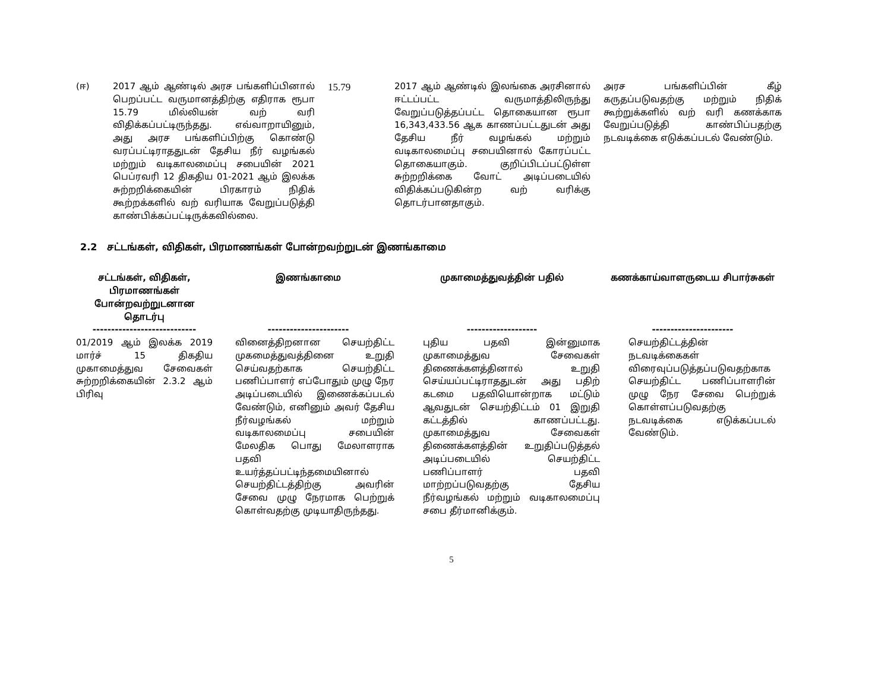| (ஈ) | 2017 ஆம் ஆண்டில் அரச பங்களிப்பினால் பெறப்பட்ட வருமானத்திற்கு எதிராக ரூபா 15.79 மில்லியன் வற் வரி விதிக்கப்பட்டிருந்தது. எவ்வாறாயினும், அது அரச பங்களிப்பிற்கு கொண்டு வரப்பட்டிராததுடன் தேசிய நீர் வழங்கல் மற்றும் வடிகாலமைப்பு சபையின் 2021 பெப்ரவரி 12 திகதிய 01-2021 ஆம் இலக்க சுற்றறிக்கையின் பிரகாரம் நிதிக் கூற்றக்களில் வற் வரியாக வேறுப்படுத்தி காண்பிக்கப்பட்டிருக்கவில்லை. | 15.79 | 2017 ஆம் ஆண்டில் இலங்கை அரசினால் ஈட்டப்பட்ட வருமாத்திலிருந்து வேறுப்படுத்தப்பட்ட தொகையான ரூபா 16,343,433.56 ஆக காணப்பட்டதுடன் அது தேசிய நீர் வழங்கல் மற்றும் வடிகாலமைப்பு சபையினால் கோரப்பட்ட தொகையாகும். குறிப்பிடப்பட்டுள்ள சுற்றறிக்கை வோட் அடிப்படையில் விதிக்கப்படுகின்ற வற் வரிக்கு தொடர்பானதாகும். | அரச பங்களிப்பின் கீழ் கருதப்படுவதற்கு மற்றும் நிதிக் கூற்றுக்களில் வற் வரி கணக்காக வேறுப்படுத்தி காண்பிப்பதற்கு நடவடிக்கை எடுக்கப்படல் வேண்டும். |
2.2 சட்டங்கள், விதிகள், பிரமாணங்கள் போன்றவற்றுடன் இணங்காமை
| சட்டங்கள், விதிகள், பிரமாணங்கள் போன்றவற்றுடனான தொடர்பு | இணங்காமை | முகாமைத்துவத்தின் பதில் | கணக்காய்வாளருடைய சிபார்சுகள் |
| --- | --- | --- | --- |
| ---------------------------- | ---------------------- | ------------------- | ---------------------- |
| 01/2019 ஆம் இலக்க 2019 மார்ச் 15 திகதிய முகாமைத்துவ சேவைகள் சுற்றறிக்கையின் 2.3.2 ஆம் பிரிவு | வினைத்திறனான செயற்திட்ட முகமைத்துவத்தினை உறுதி செய்வதற்காக செயற்திட்ட பணிப்பாளர் எப்போதும் முழு நேர அடிப்படையில் இணைக்கப்படல் வேண்டும், எனினும் அவர் தேசிய நீர்வழங்கல் மற்றும் வடிகாலமைப்பு சபையின் மேலதிக பொது மேலாளராக பதவி உயர்த்தப்பட்டிந்தமையினால் செயற்திட்டத்திற்கு அவரின் சேவை முழு நேரமாக பெற்றுக் கொள்வதற்கு முடியாதிருந்தது. | புதிய பதவி இன்னுமாக முகாமைத்துவ சேவைகள் திணைக்களத்தினால் உறுதி செய்யப்பட்டிராததுடன் அது பதிற் கடமை பதவியொன்றாக மட்டும் ஆவதுடன் செயற்திட்டம் 01 இறுதி கட்டத்தில் காணப்பட்டது. முகாமைத்துவ சேவைகள் திணைக்களத்தின் உறுதிப்படுத்தல் அடிப்படையில் செயற்திட்ட பணிப்பாளர் பதவி மாற்றப்படுவதற்கு தேசிய நீர்வழங்கல் மற்றும் வடிகாலமைப்பு சபை தீர்மானிக்கும். | செயற்திட்டத்தின் நடவடிக்கைகள் விரைவுப்படுத்தப்படுவதற்காக செயற்திட்ட பணிப்பாளரின் முழு நேர சேவை பெற்றுக் கொள்ளப்படுவதற்கு நடவடிக்கை எடுக்கப்படல் வேண்டும். |
5